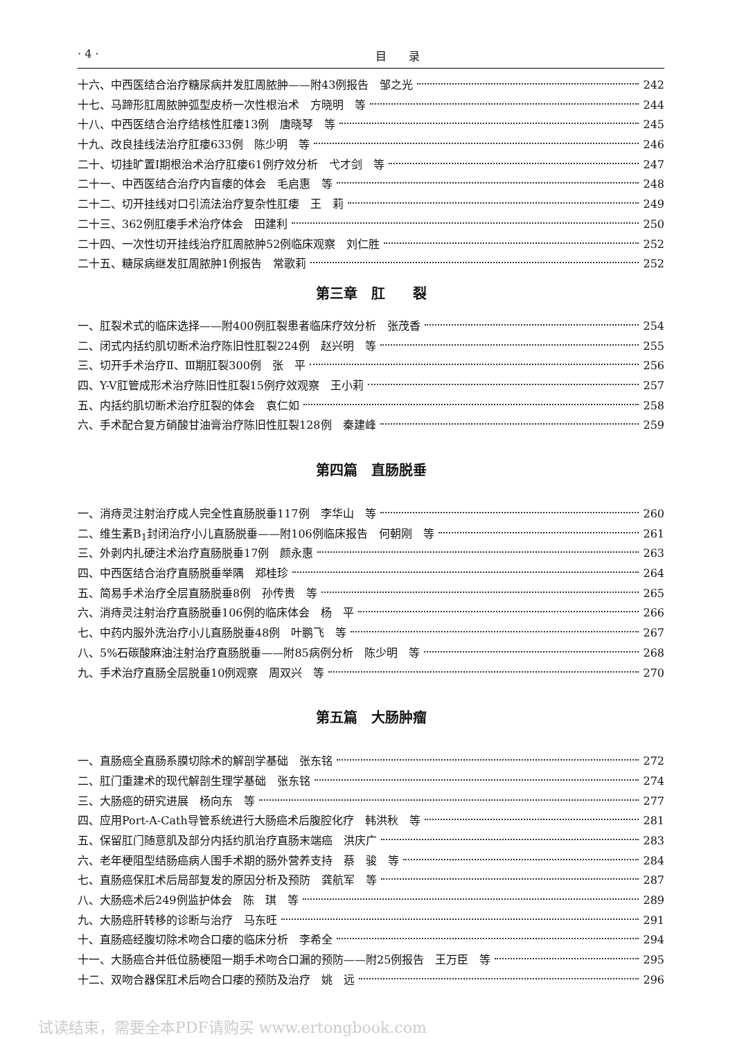· 4 · 目　　录
十六、中西医结合治疗糖尿病并发肛周脓肿——附43例报告　邹之光 242
十七、马蹄形肛周脓肿弧型皮桥一次性根治术　方晓明　等 244
十八、中西医结合治疗结核性肛瘘13例　唐晓琴　等 245
十九、改良挂线法治疗肛瘘633例　陈少明　等 246
二十、切挂旷置Ⅰ期根治术治疗肛瘘61例疗效分析　弋才剑　等 247
二十一、中西医结合治疗内盲瘘的体会　毛启惠　等 248
二十二、切开挂线对口引流法治疗复杂性肛瘘　王　莉 249
二十三、362例肛瘘手术治疗体会　田建利 250
二十四、一次性切开挂线治疗肛周脓肿52例临床观察　刘仁胜 252
二十五、糖尿病继发肛周脓肿1例报告　常歌莉 252
第三章　肛　　裂
一、肛裂术式的临床选择——附400例肛裂患者临床疗效分析　张茂香 254
二、闭式内括约肌切断术治疗陈旧性肛裂224例　赵兴明　等 255
三、切开手术治疗Ⅱ、Ⅲ期肛裂300例　张　平 256
四、Y-V肛管成形术治疗陈旧性肛裂15例疗效观察　王小莉 257
五、内括约肌切断术治疗肛裂的体会　袁仁如 258
六、手术配合复方硝酸甘油膏治疗陈旧性肛裂128例　秦建峰 259
第四篇　直肠脱垂
一、消痔灵注射治疗成人完全性直肠脱垂117例　李华山　等 260
二、维生素B<sub>1</sub>封闭治疗小儿直肠脱垂——附106例临床报告　何朝刚　等 261
三、外剥内扎硬注术治疗直肠脱垂17例　颜永惠 263
四、中西医结合治疗直肠脱垂举隅　郑桂珍 264
五、简易手术治疗全层直肠脱垂8例　孙传贵　等 265
六、消痔灵注射治疗直肠脱垂106例的临床体会　杨　平 266
七、中药内服外洗治疗小儿直肠脱垂48例　叶鹏飞　等 267
八、5%石碳酸麻油注射治疗直肠脱垂——附85病例分析　陈少明　等 268
九、手术治疗直肠全层脱垂10例观察　周双兴　等 270
第五篇　大肠肿瘤
一、直肠癌全直肠系膜切除术的解剖学基础　张东铭 272
二、肛门重建术的现代解剖生理学基础　张东铭 274
三、大肠癌的研究进展　杨向东　等 277
四、应用Port-A-Cath导管系统进行大肠癌术后腹腔化疗　韩洪秋　等 281
五、保留肛门随意肌及部分内括约肌治疗直肠末端癌　洪庆广 283
六、老年梗阻型结肠癌病人围手术期的肠外营养支持　蔡　骏　等 284
七、直肠癌保肛术后局部复发的原因分析及预防　龚航军　等 287
八、大肠癌术后249例监护体会　陈　琪　等 289
九、大肠癌肝转移的诊断与治疗　马东旺 291
十、直肠癌经腹切除术吻合口瘘的临床分析　李希全 294
十一、大肠癌合并低位肠梗阻一期手术吻合口漏的预防——附25例报告　王万臣　等 295
十二、双吻合器保肛术后吻合口瘘的预防及治疗　姚　远 296
试读结束，需要全本PDF请购买 www.ertongbook.com